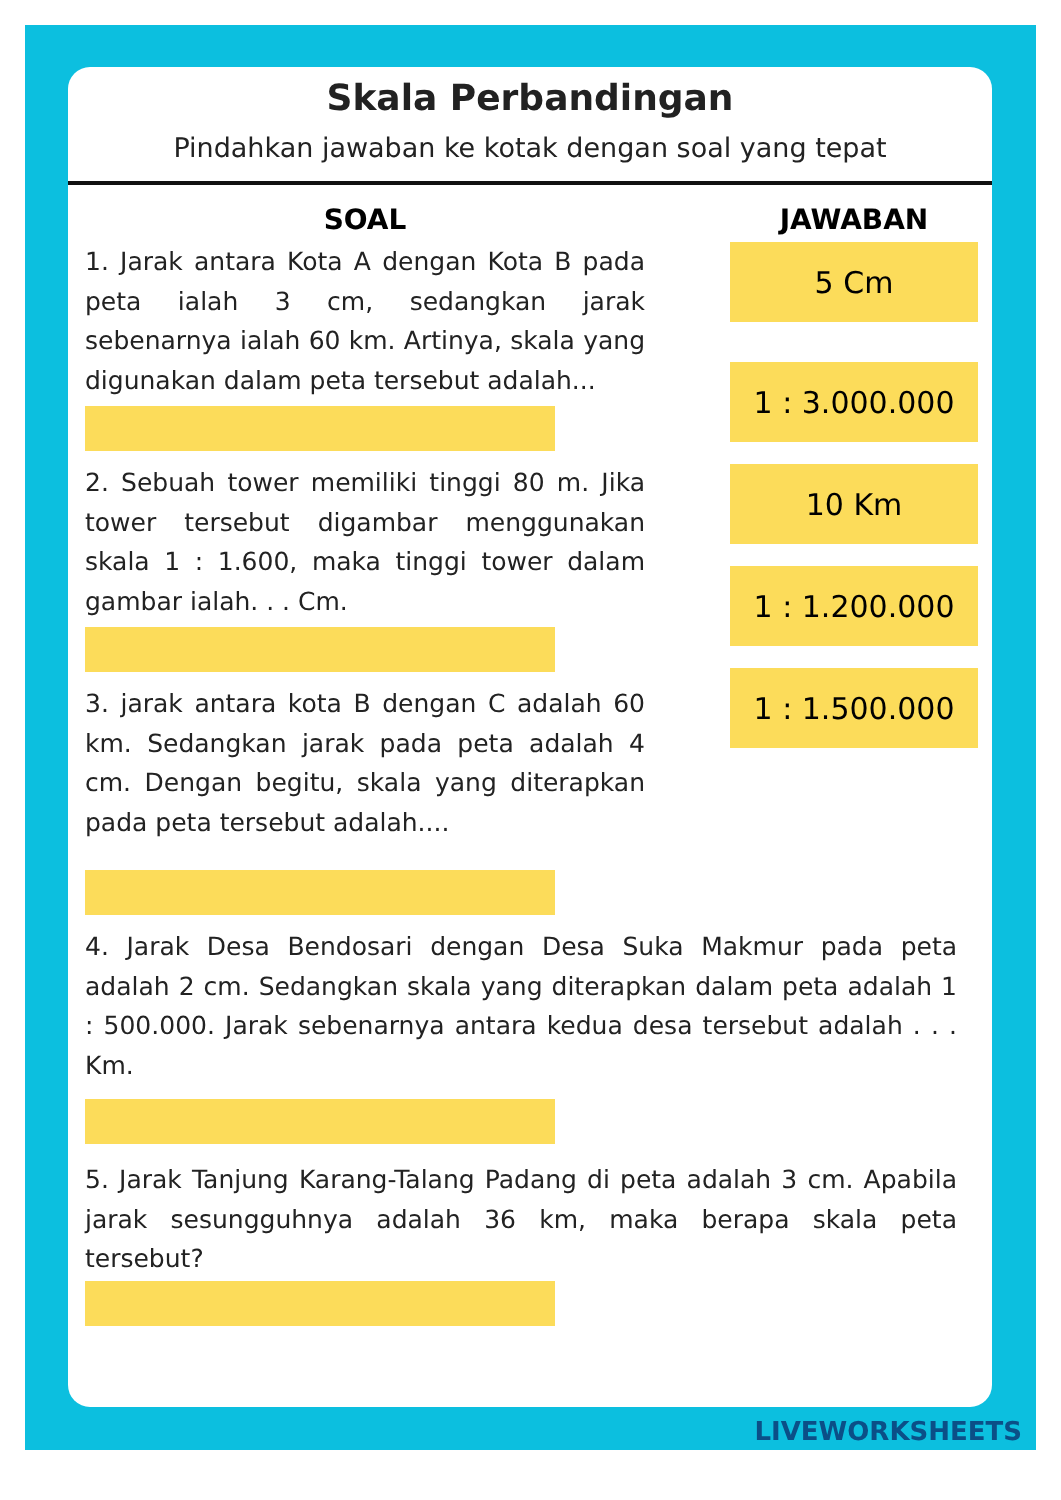Skala Perbandingan
Pindahkan jawaban ke kotak dengan soal yang tepat
SOAL
1. Jarak antara Kota A dengan Kota B pada peta ialah 3 cm, sedangkan jarak sebenarnya ialah 60 km. Artinya, skala yang digunakan dalam peta tersebut adalah...
2. Sebuah tower memiliki tinggi 80 m. Jika tower tersebut digambar menggunakan skala 1 : 1.600, maka tinggi tower dalam gambar ialah. . . Cm.
3. jarak antara kota B dengan C adalah 60 km. Sedangkan jarak pada peta adalah 4 cm. Dengan begitu, skala yang diterapkan pada peta tersebut adalah....
JAWABAN
5 Cm
1 : 3.000.000
10 Km
1 : 1.200.000
1 : 1.500.000
4. Jarak Desa Bendosari dengan Desa Suka Makmur pada peta adalah 2 cm. Sedangkan skala yang diterapkan dalam peta adalah 1 : 500.000. Jarak sebenarnya antara kedua desa tersebut adalah . . . Km.
5. Jarak Tanjung Karang-Talang Padang di peta adalah 3 cm. Apabila jarak sesungguhnya adalah 36 km, maka berapa skala peta tersebut?
LIVEWORKSHEETS